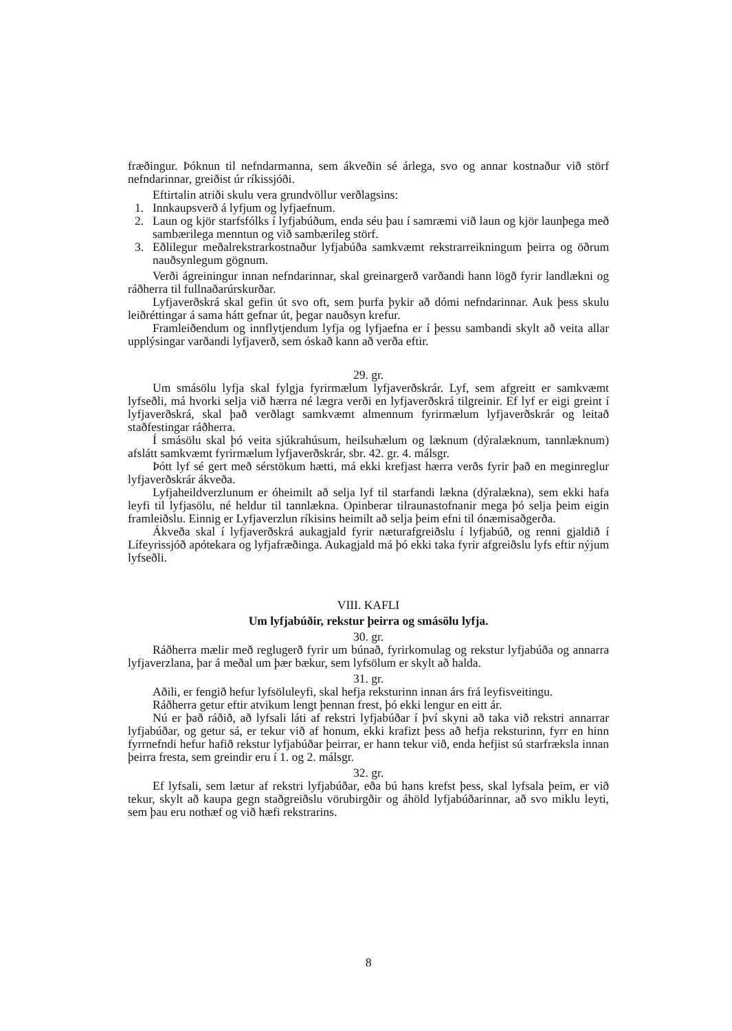fræðingur. Þóknun til nefndarmanna, sem ákveðin sé árlega, svo og annar kostnaður við störf nefndarinnar, greiðist úr ríkissjóði.
Eftirtalin atriði skulu vera grundvöllur verðlagsins:
1. Innkaupsverð á lyfjum og lyfjaefnum.
2. Laun og kjör starfsfólks í lyfjabúðum, enda séu þau í samræmi við laun og kjör launþega með sambærilega menntun og við sambærileg störf.
3. Eðlilegur meðalrekstrarkostnaður lyfjabúða samkvæmt rekstrarreikningum þeirra og öðrum nauðsynlegum gögnum.
Verði ágreiningur innan nefndarinnar, skal greinargerð varðandi hann lögð fyrir landlækni og ráðherra til fullnaðarúrskurðar.
Lyfjaverðskrá skal gefin út svo oft, sem þurfa þykir að dómi nefndarinnar. Auk þess skulu leiðréttingar á sama hátt gefnar út, þegar nauðsyn krefur.
Framleiðendum og innflytjendum lyfja og lyfjaefna er í þessu sambandi skylt að veita allar upplýsingar varðandi lyfjaverð, sem óskað kann að verða eftir.
29. gr.
Um smásölu lyfja skal fylgja fyrirmælum lyfjaverðskrár. Lyf, sem afgreitt er samkvæmt lyfseðli, má hvorki selja við hærra né lægra verði en lyfjaverðskrá tilgreinir. Ef lyf er eigi greint í lyfjaverðskrá, skal það verðlagt samkvæmt almennum fyrirmælum lyfjaverðskrár og leitað staðfestingar ráðherra.
Í smásölu skal þó veita sjúkrahúsum, heilsuhælum og læknum (dýralæknum, tannlæknum) afslátt samkvæmt fyrirmælum lyfjaverðskrár, sbr. 42. gr. 4. málsgr.
Þótt lyf sé gert með sérstökum hætti, má ekki krefjast hærra verðs fyrir það en meginreglur lyfjaverðskrár ákveða.
Lyfjaheildverzlunum er óheimilt að selja lyf til starfandi lækna (dýralækna), sem ekki hafa leyfi til lyfjasölu, né heldur til tannlækna. Opinberar tilraunastofnanir mega þó selja þeim eigin framleiðslu. Einnig er Lyfjaverzlun ríkisins heimilt að selja þeim efni til ónæmisaðgerða.
Ákveða skal í lyfjaverðskrá aukagjald fyrir næturafgreiðslu í lyfjabúð, og renni gjaldið í Lífeyrissjóð apótekara og lyfjafræðinga. Aukagjald má þó ekki taka fyrir afgreiðslu lyfs eftir nýjum lyfseðli.
VIII. KAFLI
Um lyfjabúðir, rekstur þeirra og smásölu lyfja.
30. gr.
Ráðherra mælir með reglugerð fyrir um búnað, fyrirkomulag og rekstur lyfjabúða og annarra lyfjaverzlana, þar á meðal um þær bækur, sem lyfsölum er skylt að halda.
31. gr.
Aðili, er fengið hefur lyfsöluleyfi, skal hefja reksturinn innan árs frá leyfisveitingu.
Ráðherra getur eftir atvikum lengt þennan frest, þó ekki lengur en eitt ár.
Nú er það ráðið, að lyfsali láti af rekstri lyfjabúðar í því skyni að taka við rekstri annarrar lyfjabúðar, og getur sá, er tekur við af honum, ekki krafizt þess að hefja reksturinn, fyrr en hinn fyrrnefndi hefur hafið rekstur lyfjabúðar þeirrar, er hann tekur við, enda hefjist sú starfræksla innan þeirra fresta, sem greindir eru í 1. og 2. málsgr.
32. gr.
Ef lyfsali, sem lætur af rekstri lyfjabúðar, eða bú hans krefst þess, skal lyfsala þeim, er við tekur, skylt að kaupa gegn staðgreiðslu vörubirgðir og áhöld lyfjabúðarinnar, að svo miklu leyti, sem þau eru nothæf og við hæfi rekstrarins.
8